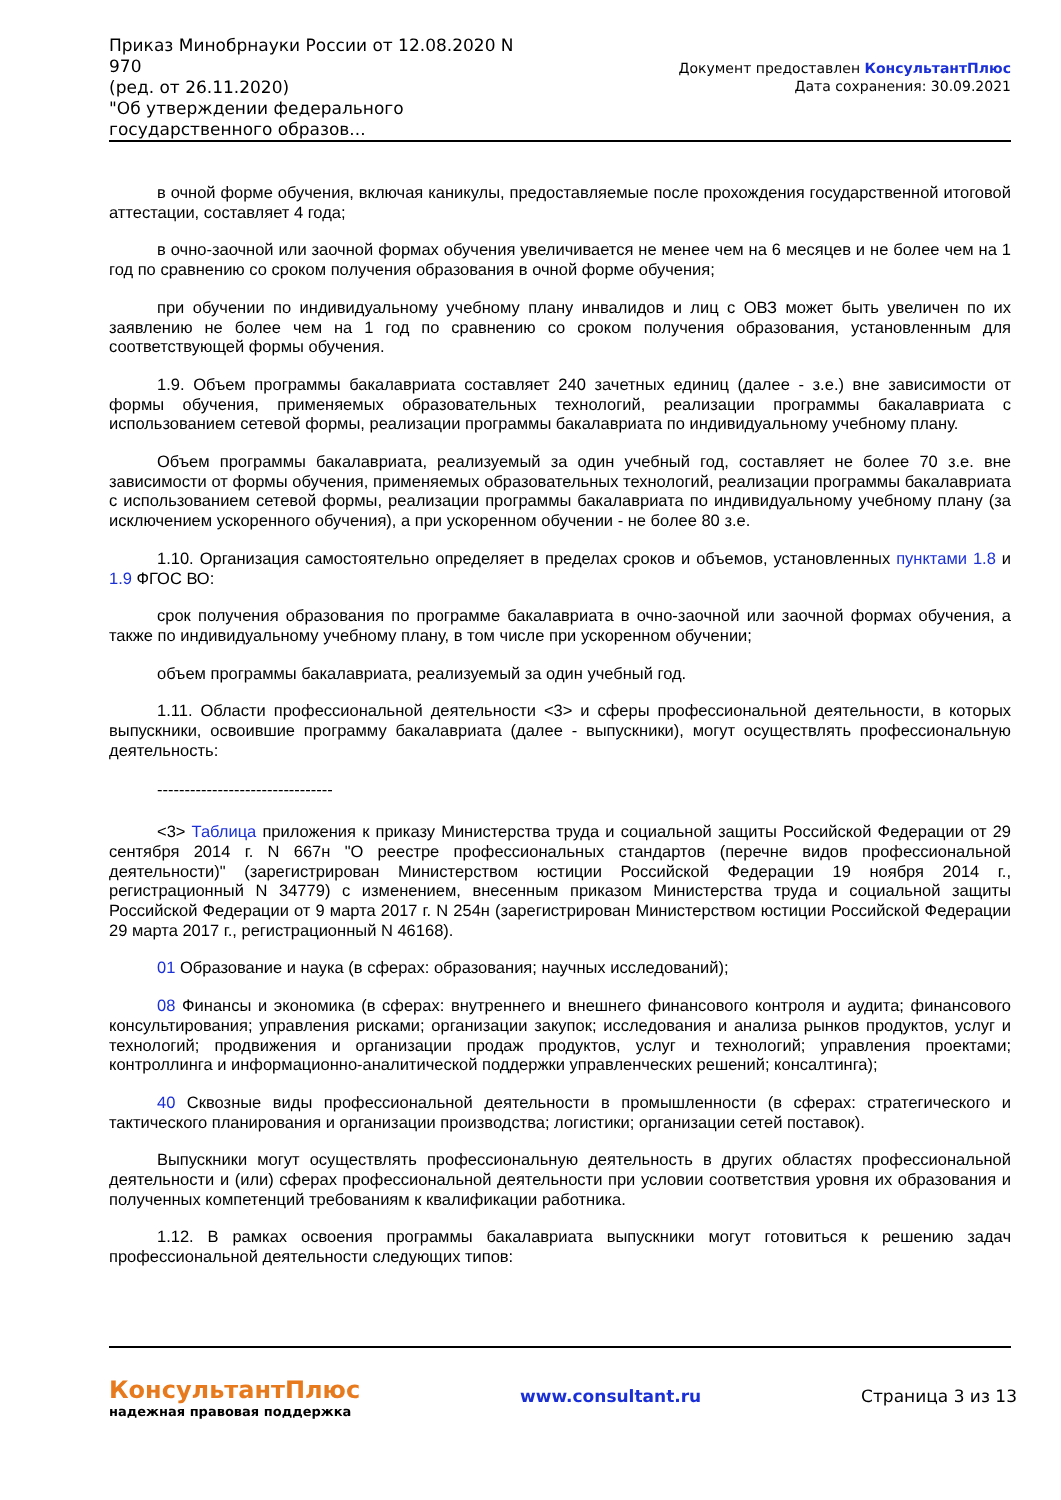Приказ Минобрнауки России от 12.08.2020 N 970
(ред. от 26.11.2020)
"Об утверждении федерального государственного образов...
Документ предоставлен КонсультантПлюс
Дата сохранения: 30.09.2021
в очной форме обучения, включая каникулы, предоставляемые после прохождения государственной итоговой аттестации, составляет 4 года;
в очно-заочной или заочной формах обучения увеличивается не менее чем на 6 месяцев и не более чем на 1 год по сравнению со сроком получения образования в очной форме обучения;
при обучении по индивидуальному учебному плану инвалидов и лиц с ОВЗ может быть увеличен по их заявлению не более чем на 1 год по сравнению со сроком получения образования, установленным для соответствующей формы обучения.
1.9. Объем программы бакалавриата составляет 240 зачетных единиц (далее - з.е.) вне зависимости от формы обучения, применяемых образовательных технологий, реализации программы бакалавриата с использованием сетевой формы, реализации программы бакалавриата по индивидуальному учебному плану.
Объем программы бакалавриата, реализуемый за один учебный год, составляет не более 70 з.е. вне зависимости от формы обучения, применяемых образовательных технологий, реализации программы бакалавриата с использованием сетевой формы, реализации программы бакалавриата по индивидуальному учебному плану (за исключением ускоренного обучения), а при ускоренном обучении - не более 80 з.е.
1.10. Организация самостоятельно определяет в пределах сроков и объемов, установленных пунктами 1.8 и 1.9 ФГОС ВО:
срок получения образования по программе бакалавриата в очно-заочной или заочной формах обучения, а также по индивидуальному учебному плану, в том числе при ускоренном обучении;
объем программы бакалавриата, реализуемый за один учебный год.
1.11. Области профессиональной деятельности <3> и сферы профессиональной деятельности, в которых выпускники, освоившие программу бакалавриата (далее - выпускники), могут осуществлять профессиональную деятельность:
--------------------------------
<3> Таблица приложения к приказу Министерства труда и социальной защиты Российской Федерации от 29 сентября 2014 г. N 667н "О реестре профессиональных стандартов (перечне видов профессиональной деятельности)" (зарегистрирован Министерством юстиции Российской Федерации 19 ноября 2014 г., регистрационный N 34779) с изменением, внесенным приказом Министерства труда и социальной защиты Российской Федерации от 9 марта 2017 г. N 254н (зарегистрирован Министерством юстиции Российской Федерации 29 марта 2017 г., регистрационный N 46168).
01 Образование и наука (в сферах: образования; научных исследований);
08 Финансы и экономика (в сферах: внутреннего и внешнего финансового контроля и аудита; финансового консультирования; управления рисками; организации закупок; исследования и анализа рынков продуктов, услуг и технологий; продвижения и организации продаж продуктов, услуг и технологий; управления проектами; контроллинга и информационно-аналитической поддержки управленческих решений; консалтинга);
40 Сквозные виды профессиональной деятельности в промышленности (в сферах: стратегического и тактического планирования и организации производства; логистики; организации сетей поставок).
Выпускники могут осуществлять профессиональную деятельность в других областях профессиональной деятельности и (или) сферах профессиональной деятельности при условии соответствия уровня их образования и полученных компетенций требованиям к квалификации работника.
1.12. В рамках освоения программы бакалавриата выпускники могут готовиться к решению задач профессиональной деятельности следующих типов:
КонсультантПлюс
надежная правовая поддержка
www.consultant.ru Страница 3 из 13